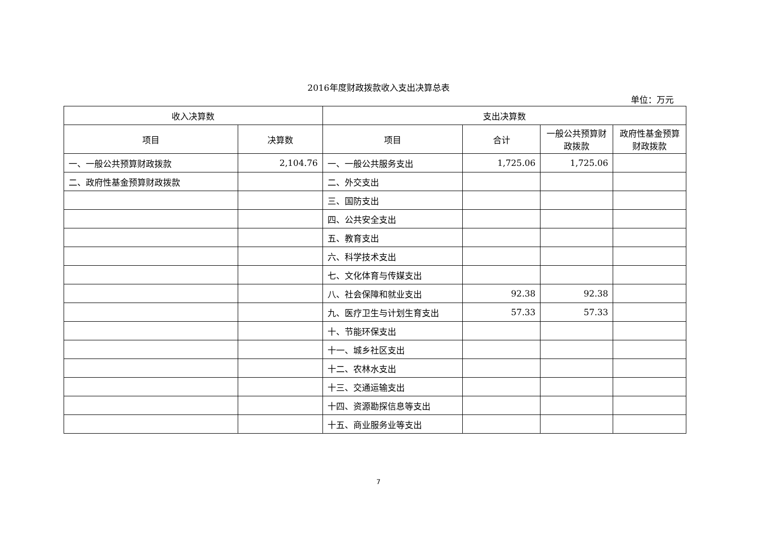2016年度财政拨款收入支出决算总表
单位：万元
| 收入决算数 | | 支出决算数 | | | |
| --- | --- | --- | --- | --- | --- |
| 项目 | 决算数 | 项目 | 合计 | 一般公共预算财政拨款 | 政府性基金预算财政拨款 |
| 一、一般公共预算财政拨款 | 2,104.76 | 一、一般公共服务支出 | 1,725.06 | 1,725.06 | |
| 二、政府性基金预算财政拨款 | | 二、外交支出 | | | |
| | | 三、国防支出 | | | |
| | | 四、公共安全支出 | | | |
| | | 五、教育支出 | | | |
| | | 六、科学技术支出 | | | |
| | | 七、文化体育与传媒支出 | | | |
| | | 八、社会保障和就业支出 | 92.38 | 92.38 | |
| | | 九、医疗卫生与计划生育支出 | 57.33 | 57.33 | |
| | | 十、节能环保支出 | | | |
| | | 十一、城乡社区支出 | | | |
| | | 十二、农林水支出 | | | |
| | | 十三、交通运输支出 | | | |
| | | 十四、资源勘探信息等支出 | | | |
| | | 十五、商业服务业等支出 | | | |
7